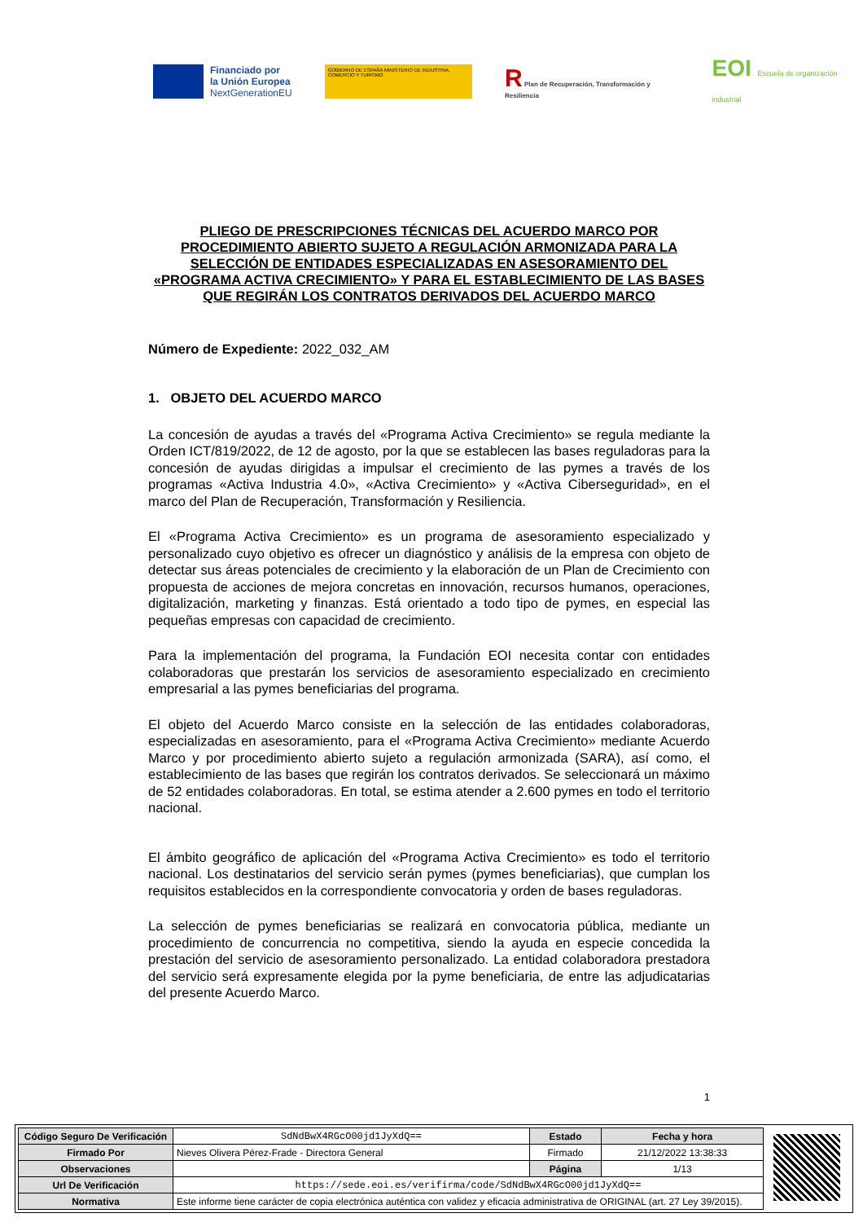Financiado por
la Unión Europea
NextGenerationEU
GOBIERNO DE ESPAÑA MINISTERIO DE INDUSTRIA, COMERCIO Y TURISMO
R Plan de Recuperación, Transformación y Resiliencia
EOI Escuela de organización industrial
PLIEGO DE PRESCRIPCIONES TÉCNICAS DEL ACUERDO MARCO POR PROCEDIMIENTO ABIERTO SUJETO A REGULACIÓN ARMONIZADA PARA LA SELECCIÓN DE ENTIDADES ESPECIALIZADAS EN ASESORAMIENTO DEL «PROGRAMA ACTIVA CRECIMIENTO» Y PARA EL ESTABLECIMIENTO DE LAS BASES QUE REGIRÁN LOS CONTRATOS DERIVADOS DEL ACUERDO MARCO
Número de Expediente: 2022_032_AM
1. OBJETO DEL ACUERDO MARCO
La concesión de ayudas a través del «Programa Activa Crecimiento» se regula mediante la Orden ICT/819/2022, de 12 de agosto, por la que se establecen las bases reguladoras para la concesión de ayudas dirigidas a impulsar el crecimiento de las pymes a través de los programas «Activa Industria 4.0», «Activa Crecimiento» y «Activa Ciberseguridad», en el marco del Plan de Recuperación, Transformación y Resiliencia.
El «Programa Activa Crecimiento» es un programa de asesoramiento especializado y personalizado cuyo objetivo es ofrecer un diagnóstico y análisis de la empresa con objeto de detectar sus áreas potenciales de crecimiento y la elaboración de un Plan de Crecimiento con propuesta de acciones de mejora concretas en innovación, recursos humanos, operaciones, digitalización, marketing y finanzas. Está orientado a todo tipo de pymes, en especial las pequeñas empresas con capacidad de crecimiento.
Para la implementación del programa, la Fundación EOI necesita contar con entidades colaboradoras que prestarán los servicios de asesoramiento especializado en crecimiento empresarial a las pymes beneficiarias del programa.
El objeto del Acuerdo Marco consiste en la selección de las entidades colaboradoras, especializadas en asesoramiento, para el «Programa Activa Crecimiento» mediante Acuerdo Marco y por procedimiento abierto sujeto a regulación armonizada (SARA), así como, el establecimiento de las bases que regirán los contratos derivados. Se seleccionará un máximo de 52 entidades colaboradoras. En total, se estima atender a 2.600 pymes en todo el territorio nacional.
El ámbito geográfico de aplicación del «Programa Activa Crecimiento» es todo el territorio nacional. Los destinatarios del servicio serán pymes (pymes beneficiarias), que cumplan los requisitos establecidos en la correspondiente convocatoria y orden de bases reguladoras.
La selección de pymes beneficiarias se realizará en convocatoria pública, mediante un procedimiento de concurrencia no competitiva, siendo la ayuda en especie concedida la prestación del servicio de asesoramiento personalizado. La entidad colaboradora prestadora del servicio será expresamente elegida por la pyme beneficiaria, de entre las adjudicatarias del presente Acuerdo Marco.
1
| Código Seguro De Verificación | SdNdBwX4RGcO00jd1JyXdQ== | Estado | Fecha y hora |
| Firmado Por | Nieves Olivera Pérez-Frade - Directora General | Firmado | 21/12/2022 13:38:33 |
| Observaciones | | Página | 1/13 |
| Url De Verificación | https://sede.eoi.es/verifirma/code/SdNdBwX4RGcO00jd1JyXdQ== | | |
| Normativa | Este informe tiene carácter de copia electrónica auténtica con validez y eficacia administrativa de ORIGINAL (art. 27 Ley 39/2015). | | |